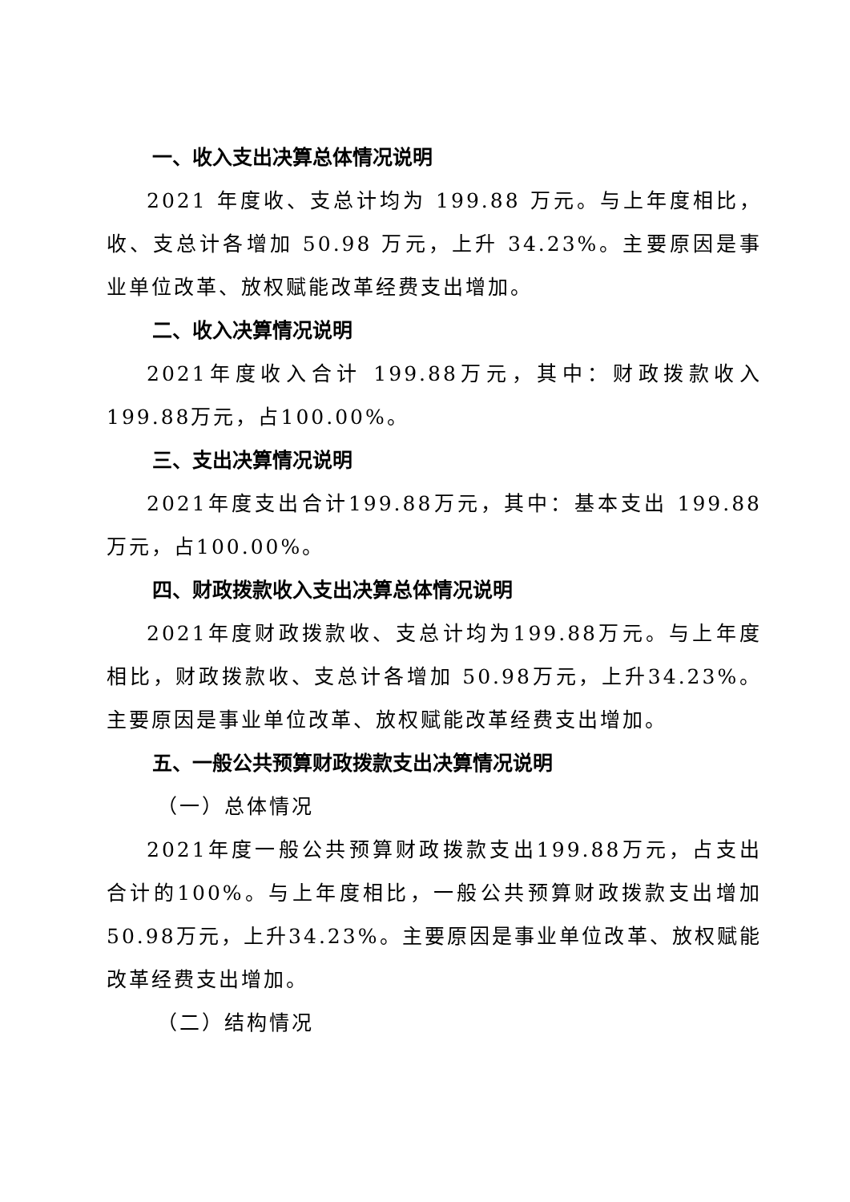一、收入支出决算总体情况说明
2021 年度收、支总计均为 199.88 万元。与上年度相比，收、支总计各增加 50.98 万元，上升 34.23%。主要原因是事业单位改革、放权赋能改革经费支出增加。
二、收入决算情况说明
2021年度收入合计 199.88万元，其中：财政拨款收入199.88万元，占100.00%。
三、支出决算情况说明
2021年度支出合计199.88万元，其中：基本支出 199.88 万元，占100.00%。
四、财政拨款收入支出决算总体情况说明
2021年度财政拨款收、支总计均为199.88万元。与上年度相比，财政拨款收、支总计各增加 50.98万元，上升34.23%。主要原因是事业单位改革、放权赋能改革经费支出增加。
五、一般公共预算财政拨款支出决算情况说明
（一）总体情况
2021年度一般公共预算财政拨款支出199.88万元，占支出合计的100%。与上年度相比，一般公共预算财政拨款支出增加50.98万元，上升34.23%。主要原因是事业单位改革、放权赋能改革经费支出增加。
（二）结构情况